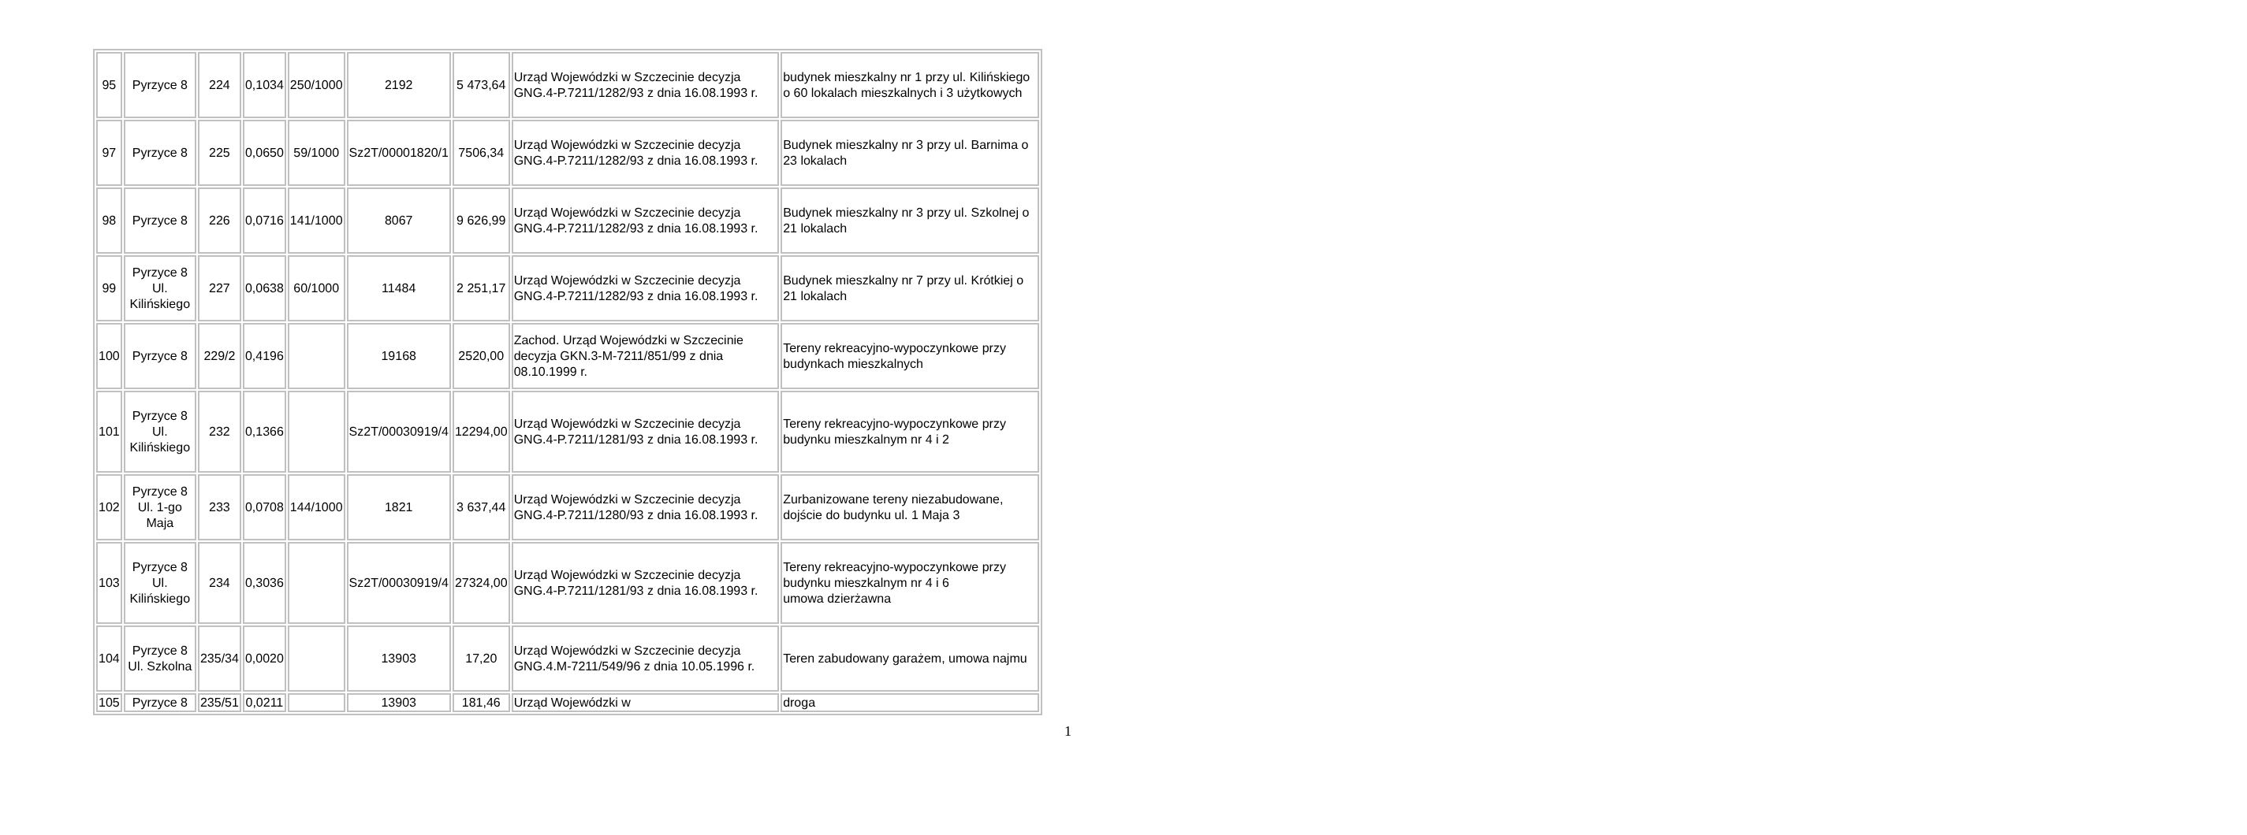| 95 | Pyrzyce 8 | 224 | 0,1034 | 250/1000 | 2192 | 5 473,64 | Urząd Wojewódzki w Szczecinie decyzja GNG.4-P.7211/1282/93 z dnia 16.08.1993 r. | budynek mieszkalny nr 1 przy ul. Kilińskiego o 60 lokalach mieszkalnych i 3 użytkowych |
| 97 | Pyrzyce 8 | 225 | 0,0650 | 59/1000 | Sz2T/00001820/1 | 7506,34 | Urząd Wojewódzki w Szczecinie decyzja GNG.4-P.7211/1282/93 z dnia 16.08.1993 r. | Budynek mieszkalny nr 3 przy ul. Barnima o 23 lokalach |
| 98 | Pyrzyce 8 | 226 | 0,0716 | 141/1000 | 8067 | 9 626,99 | Urząd Wojewódzki w Szczecinie decyzja GNG.4-P.7211/1282/93 z dnia 16.08.1993 r. | Budynek mieszkalny nr 3 przy ul. Szkolnej o 21 lokalach |
| 99 | Pyrzyce 8 Ul. Kilińskiego | 227 | 0,0638 | 60/1000 | 11484 | 2 251,17 | Urząd Wojewódzki w Szczecinie decyzja GNG.4-P.7211/1282/93 z dnia 16.08.1993 r. | Budynek mieszkalny nr 7 przy ul. Krótkiej o 21 lokalach |
| 100 | Pyrzyce 8 | 229/2 | 0,4196 | | 19168 | 2520,00 | Zachod. Urząd Wojewódzki w Szczecinie decyzja GKN.3-M-7211/851/99 z dnia 08.10.1999 r. | Tereny rekreacyjno-wypoczynkowe przy budynkach mieszkalnych |
| 101 | Pyrzyce 8 Ul. Kilińskiego | 232 | 0,1366 | | Sz2T/00030919/4 | 12294,00 | Urząd Wojewódzki w Szczecinie decyzja GNG.4-P.7211/1281/93 z dnia 16.08.1993 r. | Tereny rekreacyjno-wypoczynkowe przy budynku mieszkalnym nr 4 i 2 |
| 102 | Pyrzyce 8 Ul. 1-go Maja | 233 | 0,0708 | 144/1000 | 1821 | 3 637,44 | Urząd Wojewódzki w Szczecinie decyzja GNG.4-P.7211/1280/93 z dnia 16.08.1993 r. | Zurbanizowane tereny niezabudowane, dojście do budynku ul. 1 Maja 3 |
| 103 | Pyrzyce 8 Ul. Kilińskiego | 234 | 0,3036 | | Sz2T/00030919/4 | 27324,00 | Urząd Wojewódzki w Szczecinie decyzja GNG.4-P.7211/1281/93 z dnia 16.08.1993 r. | Tereny rekreacyjno-wypoczynkowe przy budynku mieszkalnym nr 4 i 6 umowa dzierżawna |
| 104 | Pyrzyce 8 Ul. Szkolna | 235/34 | 0,0020 | | 13903 | 17,20 | Urząd Wojewódzki w Szczecinie decyzja GNG.4.M-7211/549/96 z dnia 10.05.1996 r. | Teren zabudowany garażem, umowa najmu |
| 105 | Pyrzyce 8 | 235/51 | 0,0211 | | 13903 | 181,46 | Urząd Wojewódzki w | droga |
1